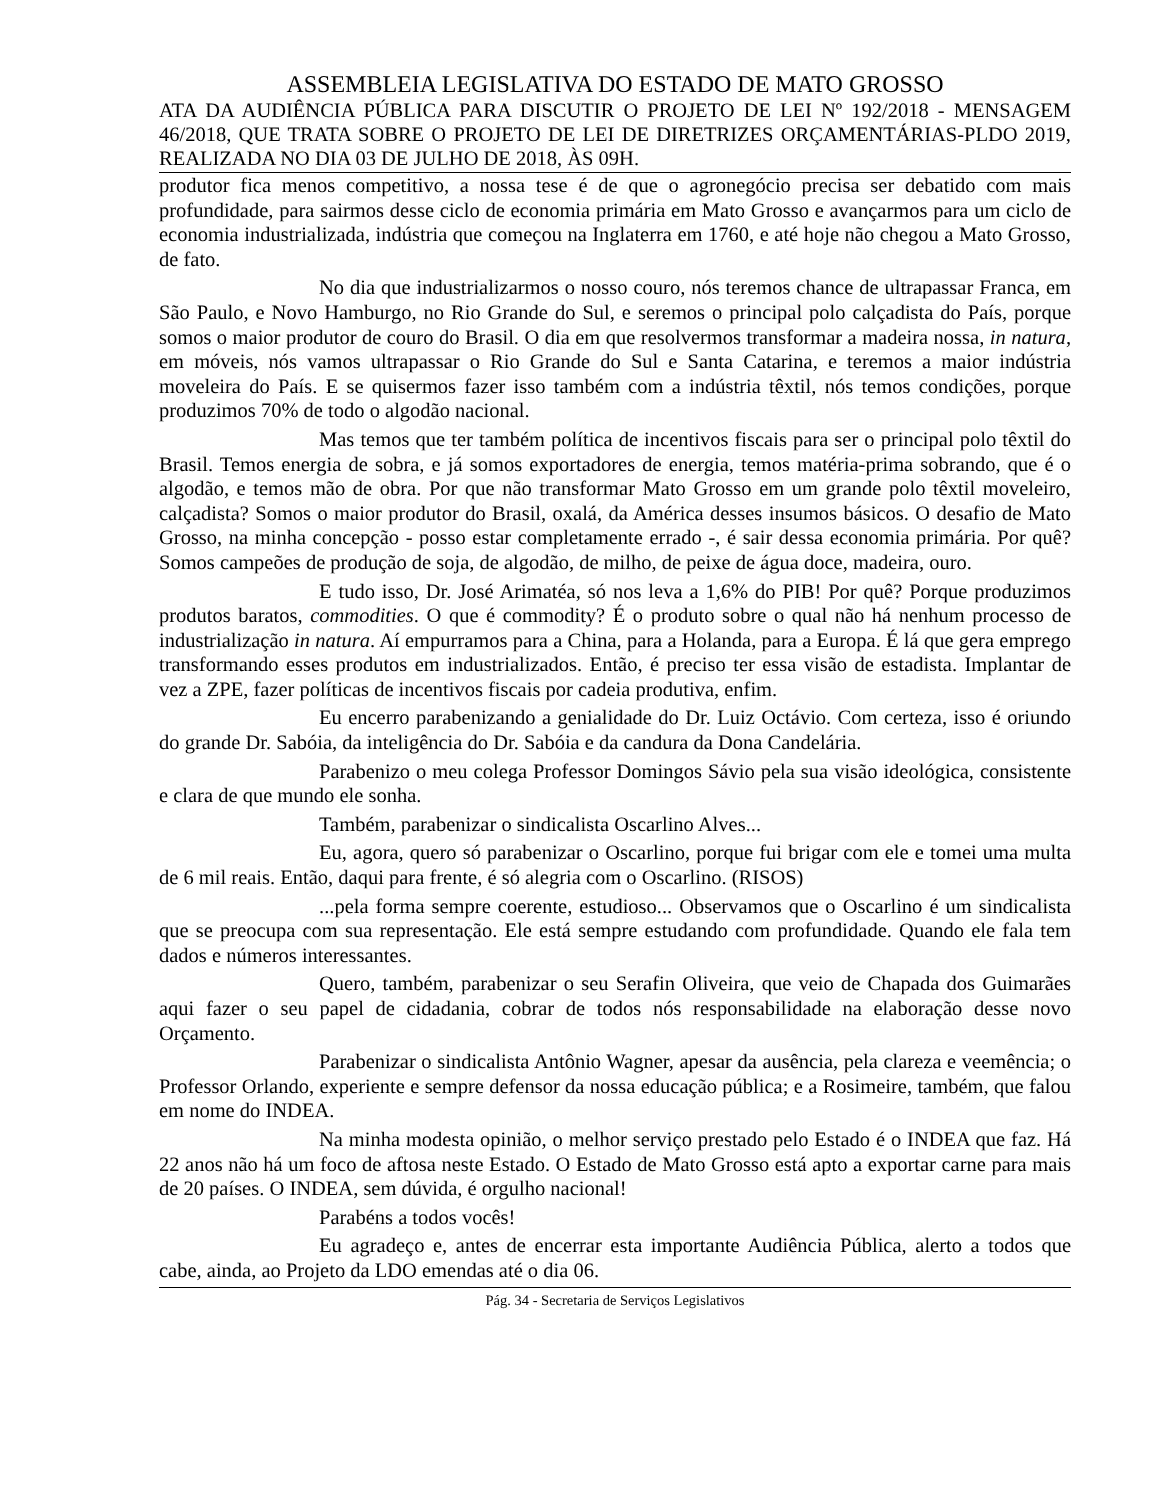ASSEMBLEIA LEGISLATIVA DO ESTADO DE MATO GROSSO
ATA DA AUDIÊNCIA PÚBLICA PARA DISCUTIR O PROJETO DE LEI Nº 192/2018 - MENSAGEM 46/2018, QUE TRATA SOBRE O PROJETO DE LEI DE DIRETRIZES ORÇAMENTÁRIAS-PLDO 2019, REALIZADA NO DIA 03 DE JULHO DE 2018, ÀS 09H.
produtor fica menos competitivo, a nossa tese é de que o agronegócio precisa ser debatido com mais profundidade, para sairmos desse ciclo de economia primária em Mato Grosso e avançarmos para um ciclo de economia industrializada, indústria que começou na Inglaterra em 1760, e até hoje não chegou a Mato Grosso, de fato.
No dia que industrializarmos o nosso couro, nós teremos chance de ultrapassar Franca, em São Paulo, e Novo Hamburgo, no Rio Grande do Sul, e seremos o principal polo calçadista do País, porque somos o maior produtor de couro do Brasil. O dia em que resolvermos transformar a madeira nossa, in natura, em móveis, nós vamos ultrapassar o Rio Grande do Sul e Santa Catarina, e teremos a maior indústria moveleira do País. E se quisermos fazer isso também com a indústria têxtil, nós temos condições, porque produzimos 70% de todo o algodão nacional.
Mas temos que ter também política de incentivos fiscais para ser o principal polo têxtil do Brasil. Temos energia de sobra, e já somos exportadores de energia, temos matéria-prima sobrando, que é o algodão, e temos mão de obra. Por que não transformar Mato Grosso em um grande polo têxtil moveleiro, calçadista? Somos o maior produtor do Brasil, oxalá, da América desses insumos básicos. O desafio de Mato Grosso, na minha concepção - posso estar completamente errado -, é sair dessa economia primária. Por quê? Somos campeões de produção de soja, de algodão, de milho, de peixe de água doce, madeira, ouro.
E tudo isso, Dr. José Arimatéa, só nos leva a 1,6% do PIB! Por quê? Porque produzimos produtos baratos, commodities. O que é commodity? É o produto sobre o qual não há nenhum processo de industrialização in natura. Aí empurramos para a China, para a Holanda, para a Europa. É lá que gera emprego transformando esses produtos em industrializados. Então, é preciso ter essa visão de estadista. Implantar de vez a ZPE, fazer políticas de incentivos fiscais por cadeia produtiva, enfim.
Eu encerro parabenizando a genialidade do Dr. Luiz Octávio. Com certeza, isso é oriundo do grande Dr. Sabóia, da inteligência do Dr. Sabóia e da candura da Dona Candelária.
Parabenizo o meu colega Professor Domingos Sávio pela sua visão ideológica, consistente e clara de que mundo ele sonha.
Também, parabenizar o sindicalista Oscarlino Alves...
Eu, agora, quero só parabenizar o Oscarlino, porque fui brigar com ele e tomei uma multa de 6 mil reais. Então, daqui para frente, é só alegria com o Oscarlino. (RISOS)
...pela forma sempre coerente, estudioso... Observamos que o Oscarlino é um sindicalista que se preocupa com sua representação. Ele está sempre estudando com profundidade. Quando ele fala tem dados e números interessantes.
Quero, também, parabenizar o seu Serafin Oliveira, que veio de Chapada dos Guimarães aqui fazer o seu papel de cidadania, cobrar de todos nós responsabilidade na elaboração desse novo Orçamento.
Parabenizar o sindicalista Antônio Wagner, apesar da ausência, pela clareza e veemência; o Professor Orlando, experiente e sempre defensor da nossa educação pública; e a Rosimeire, também, que falou em nome do INDEA.
Na minha modesta opinião, o melhor serviço prestado pelo Estado é o INDEA que faz. Há 22 anos não há um foco de aftosa neste Estado. O Estado de Mato Grosso está apto a exportar carne para mais de 20 países. O INDEA, sem dúvida, é orgulho nacional!
Parabéns a todos vocês!
Eu agradeço e, antes de encerrar esta importante Audiência Pública, alerto a todos que cabe, ainda, ao Projeto da LDO emendas até o dia 06.
Pág. 34 - Secretaria de Serviços Legislativos